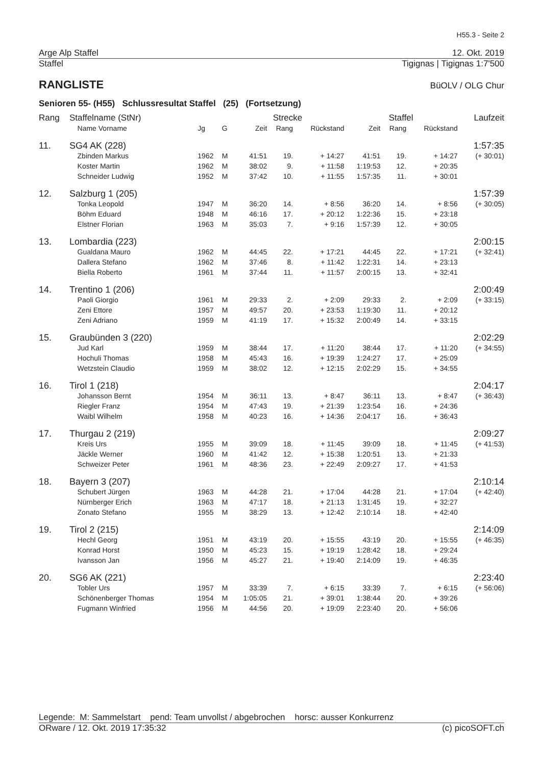H55.3 - Seite 2
Arge Alp Staffel 12. Okt. 2019
Staffel Tigignas | Tigignas 1:7'500
RANGLISTE BüOLV / OLG Chur
Senioren 55- (H55) Schlussresultat Staffel (25) (Fortsetzung)
| Rang | Staffelname (StNr) | | | Strecke | | | | Staffel | | | Laufzeit |
| --- | --- | --- | --- | --- | --- | --- | --- | --- | --- | --- | --- |
| | Name Vorname | Jg | G | Zeit | Rang | Rückstand | | Zeit | Rang | Rückstand | |
| 11. | SG4 AK (228) | | | | | | | | | | 1:57:35 |
| | Zbinden Markus | 1962 | M | 41:51 | 19. | + 14:27 | | 41:51 | 19. | + 14:27 | (+ 30:01) |
| | Koster Martin | 1962 | M | 38:02 | 9. | + 11:58 | | 1:19:53 | 12. | + 20:35 | |
| | Schneider Ludwig | 1952 | M | 37:42 | 10. | + 11:55 | | 1:57:35 | 11. | + 30:01 | |
| 12. | Salzburg 1 (205) | | | | | | | | | | 1:57:39 |
| | Tonka Leopold | 1947 | M | 36:20 | 14. | + 8:56 | | 36:20 | 14. | + 8:56 | (+ 30:05) |
| | Böhm Eduard | 1948 | M | 46:16 | 17. | + 20:12 | | 1:22:36 | 15. | + 23:18 | |
| | Elstner Florian | 1963 | M | 35:03 | 7. | + 9:16 | | 1:57:39 | 12. | + 30:05 | |
| 13. | Lombardia (223) | | | | | | | | | | 2:00:15 |
| | Gualdana Mauro | 1962 | M | 44:45 | 22. | + 17:21 | | 44:45 | 22. | + 17:21 | (+ 32:41) |
| | Dallera Stefano | 1962 | M | 37:46 | 8. | + 11:42 | | 1:22:31 | 14. | + 23:13 | |
| | Biella Roberto | 1961 | M | 37:44 | 11. | + 11:57 | | 2:00:15 | 13. | + 32:41 | |
| 14. | Trentino 1 (206) | | | | | | | | | | 2:00:49 |
| | Paoli Giorgio | 1961 | M | 29:33 | 2. | + 2:09 | | 29:33 | 2. | + 2:09 | (+ 33:15) |
| | Zeni Ettore | 1957 | M | 49:57 | 20. | + 23:53 | | 1:19:30 | 11. | + 20:12 | |
| | Zeni Adriano | 1959 | M | 41:19 | 17. | + 15:32 | | 2:00:49 | 14. | + 33:15 | |
| 15. | Graubünden 3 (220) | | | | | | | | | | 2:02:29 |
| | Jud Karl | 1959 | M | 38:44 | 17. | + 11:20 | | 38:44 | 17. | + 11:20 | (+ 34:55) |
| | Hochuli Thomas | 1958 | M | 45:43 | 16. | + 19:39 | | 1:24:27 | 17. | + 25:09 | |
| | Wetzstein Claudio | 1959 | M | 38:02 | 12. | + 12:15 | | 2:02:29 | 15. | + 34:55 | |
| 16. | Tirol 1 (218) | | | | | | | | | | 2:04:17 |
| | Johansson Bernt | 1954 | M | 36:11 | 13. | + 8:47 | | 36:11 | 13. | + 8:47 | (+ 36:43) |
| | Riegler Franz | 1954 | M | 47:43 | 19. | + 21:39 | | 1:23:54 | 16. | + 24:36 | |
| | Waibl Wilhelm | 1958 | M | 40:23 | 16. | + 14:36 | | 2:04:17 | 16. | + 36:43 | |
| 17. | Thurgau 2 (219) | | | | | | | | | | 2:09:27 |
| | Kreis Urs | 1955 | M | 39:09 | 18. | + 11:45 | | 39:09 | 18. | + 11:45 | (+ 41:53) |
| | Jäckle Werner | 1960 | M | 41:42 | 12. | + 15:38 | | 1:20:51 | 13. | + 21:33 | |
| | Schweizer Peter | 1961 | M | 48:36 | 23. | + 22:49 | | 2:09:27 | 17. | + 41:53 | |
| 18. | Bayern 3 (207) | | | | | | | | | | 2:10:14 |
| | Schubert Jürgen | 1963 | M | 44:28 | 21. | + 17:04 | | 44:28 | 21. | + 17:04 | (+ 42:40) |
| | Nürnberger Erich | 1963 | M | 47:17 | 18. | + 21:13 | | 1:31:45 | 19. | + 32:27 | |
| | Zonato Stefano | 1955 | M | 38:29 | 13. | + 12:42 | | 2:10:14 | 18. | + 42:40 | |
| 19. | Tirol 2 (215) | | | | | | | | | | 2:14:09 |
| | Hechl Georg | 1951 | M | 43:19 | 20. | + 15:55 | | 43:19 | 20. | + 15:55 | (+ 46:35) |
| | Konrad Horst | 1950 | M | 45:23 | 15. | + 19:19 | | 1:28:42 | 18. | + 29:24 | |
| | Ivansson Jan | 1956 | M | 45:27 | 21. | + 19:40 | | 2:14:09 | 19. | + 46:35 | |
| 20. | SG6 AK (221) | | | | | | | | | | 2:23:40 |
| | Tobler Urs | 1957 | M | 33:39 | 7. | + 6:15 | | 33:39 | 7. | + 6:15 | (+ 56:06) |
| | Schönenberger Thomas | 1954 | M | 1:05:05 | 21. | + 39:01 | | 1:38:44 | 20. | + 39:26 | |
| | Fugmann Winfried | 1956 | M | 44:56 | 20. | + 19:09 | | 2:23:40 | 20. | + 56:06 | |
Legende: M: Sammelstart pend: Team unvollst / abgebrochen horsc: ausser Konkurrenz
ORware / 12. Okt. 2019 17:35:32 (c) picoSOFT.ch